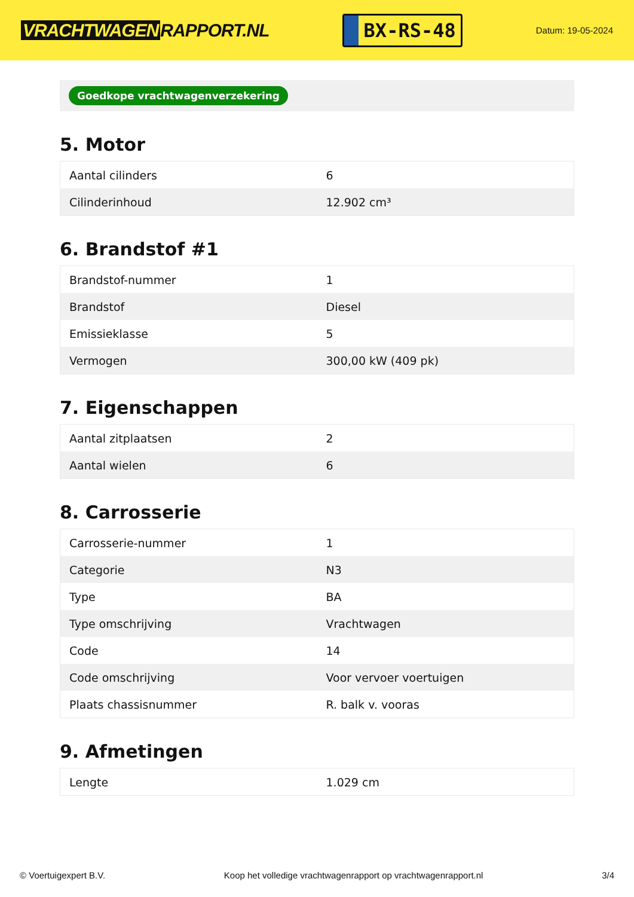VRACHTWAGEN RAPPORT.NL
BX-RS-48
Datum: 19-05-2024
Goedkope vrachtwagenverzekering
5. Motor
| Aantal cilinders | 6 |
| Cilinderinhoud | 12.902 cm³ |
6. Brandstof #1
| Brandstof-nummer | 1 |
| Brandstof | Diesel |
| Emissieklasse | 5 |
| Vermogen | 300,00 kW (409 pk) |
7. Eigenschappen
| Aantal zitplaatsen | 2 |
| Aantal wielen | 6 |
8. Carrosserie
| Carrosserie-nummer | 1 |
| Categorie | N3 |
| Type | BA |
| Type omschrijving | Vrachtwagen |
| Code | 14 |
| Code omschrijving | Voor vervoer voertuigen |
| Plaats chassisnummer | R. balk v. vooras |
9. Afmetingen
| Lengte | 1.029 cm |
© Voertuigexpert B.V. Koop het volledige vrachtwagenrapport op vrachtwagenrapport.nl 3/4